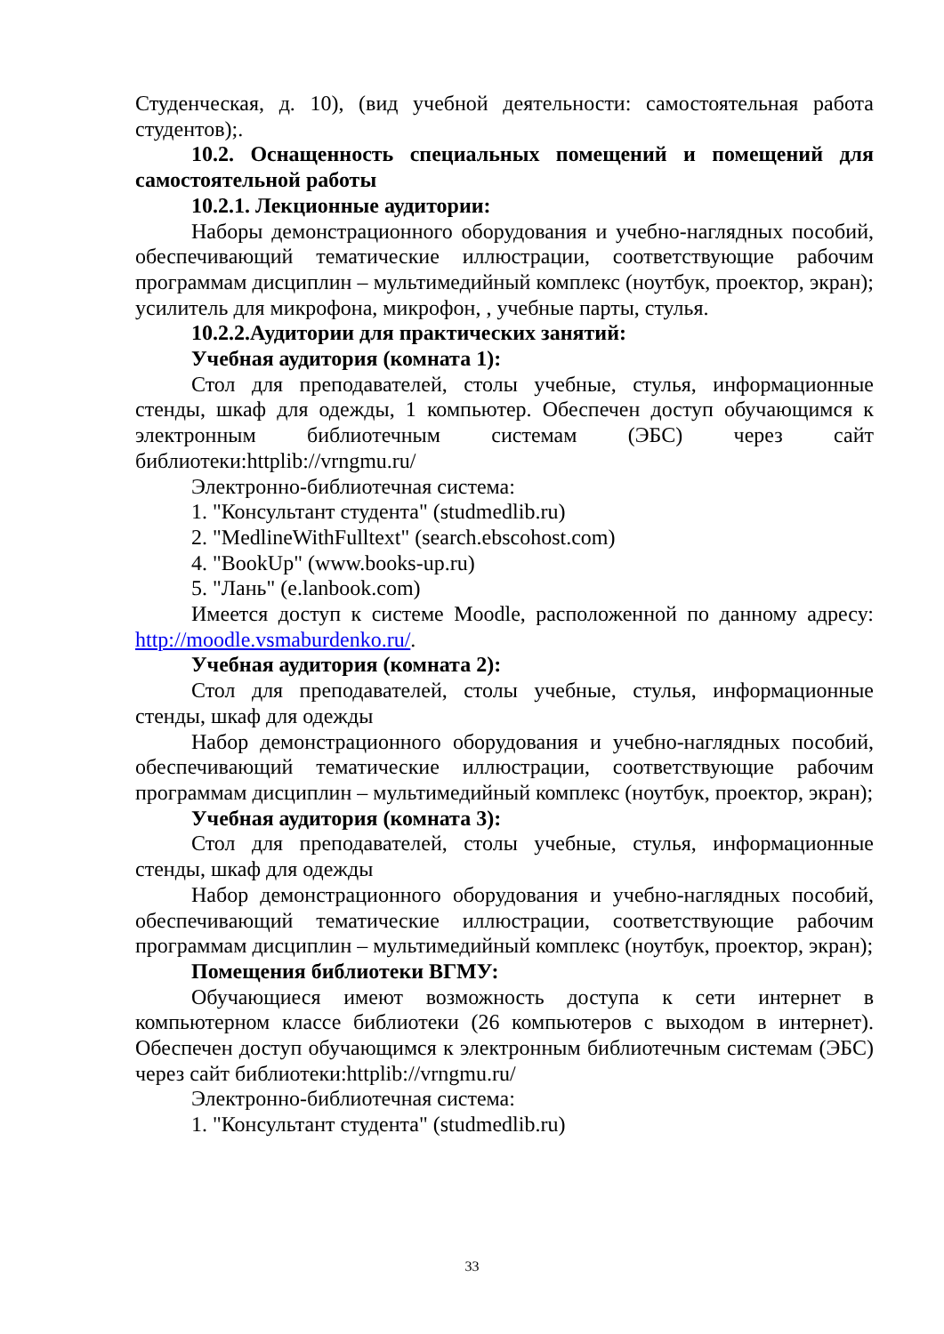Студенческая, д. 10), (вид учебной деятельности: самостоятельная работа студентов);.
10.2. Оснащенность специальных помещений и помещений для самостоятельной работы
10.2.1. Лекционные аудитории:
Наборы демонстрационного оборудования и учебно-наглядных пособий, обеспечивающий тематические иллюстрации, соответствующие рабочим программам дисциплин – мультимедийный комплекс (ноутбук, проектор, экран); усилитель для микрофона, микрофон, , учебные парты, стулья.
10.2.2.Аудитории для практических занятий:
Учебная аудитория (комната 1):
Стол для преподавателей, столы учебные, стулья, информационные стенды, шкаф для одежды, 1 компьютер. Обеспечен доступ обучающимся к электронным библиотечным системам (ЭБС) через сайт библиотеки:httplib://vrngmu.ru/
Электронно-библиотечная система:
1. "Консультант студента" (studmedlib.ru)
2. "MedlineWithFulltext" (search.ebscohost.com)
4. "BookUp" (www.books-up.ru)
5. "Лань" (e.lanbook.com)
Имеется доступ к системе Moodle, расположенной по данному адресу: http://moodle.vsmaburdenko.ru/.
Учебная аудитория (комната 2):
Стол для преподавателей, столы учебные, стулья, информационные стенды, шкаф для одежды
Набор демонстрационного оборудования и учебно-наглядных пособий, обеспечивающий тематические иллюстрации, соответствующие рабочим программам дисциплин – мультимедийный комплекс (ноутбук, проектор, экран);
Учебная аудитория (комната 3):
Стол для преподавателей, столы учебные, стулья, информационные стенды, шкаф для одежды
Набор демонстрационного оборудования и учебно-наглядных пособий, обеспечивающий тематические иллюстрации, соответствующие рабочим программам дисциплин – мультимедийный комплекс (ноутбук, проектор, экран);
Помещения библиотеки ВГМУ:
Обучающиеся имеют возможность доступа к сети интернет в компьютерном классе библиотеки (26 компьютеров с выходом в интернет). Обеспечен доступ обучающимся к электронным библиотечным системам (ЭБС) через сайт библиотеки:httplib://vrngmu.ru/
Электронно-библиотечная система:
1. "Консультант студента" (studmedlib.ru)
33